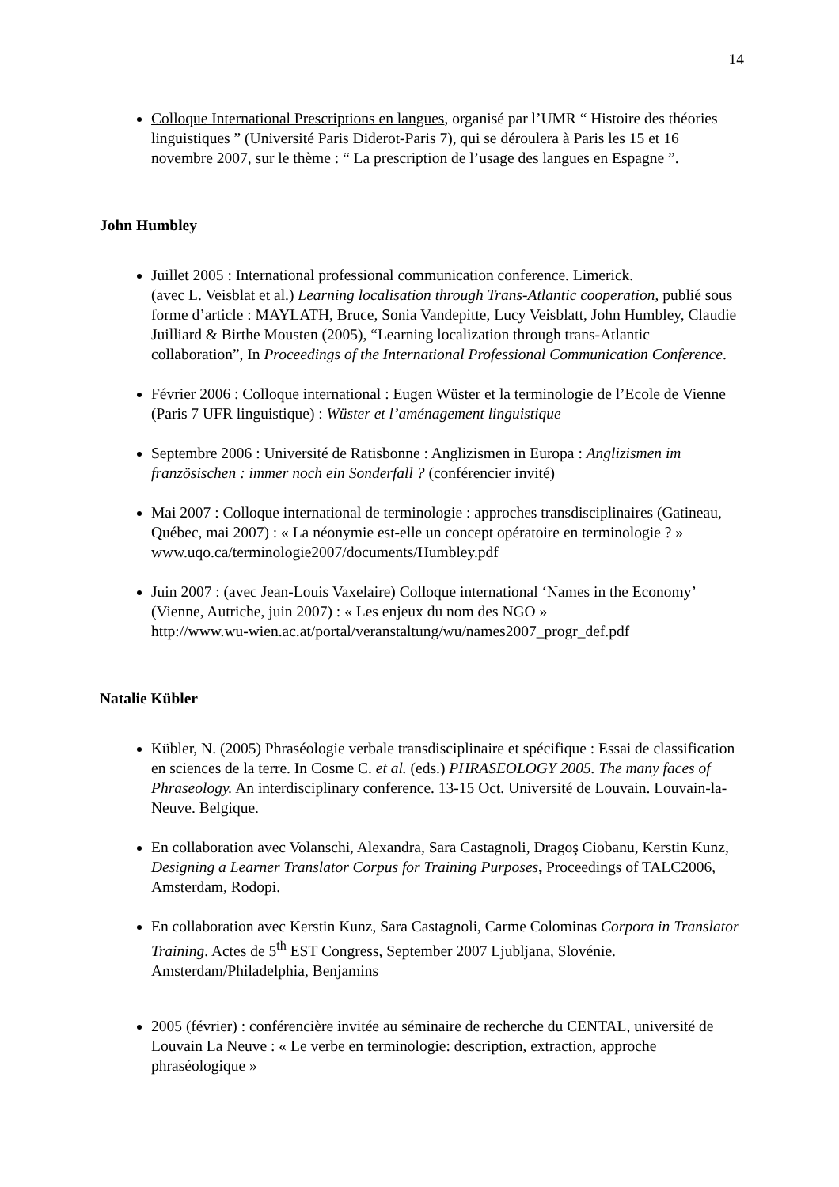14
Colloque International Prescriptions en langues, organisé par l’UMR “ Histoire des théories linguistiques ” (Université Paris Diderot-Paris 7), qui se déroulera à Paris les 15 et 16 novembre 2007, sur le thème : “ La prescription de l’usage des langues en Espagne ”.
John Humbley
Juillet 2005 : International professional communication conference. Limerick.
(avec L. Veisblat et al.) Learning localisation through Trans-Atlantic cooperation, publié sous forme d’article : MAYLATH, Bruce, Sonia Vandepitte, Lucy Veisblatt, John Humbley, Claudie Juilliard & Birthe Mousten (2005), “Learning localization through trans-Atlantic collaboration”, In Proceedings of the International Professional Communication Conference.
Février 2006 : Colloque international : Eugen Wüster et la terminologie de l’Ecole de Vienne (Paris 7 UFR linguistique) : Wüster et l’aménagement linguistique
Septembre 2006 : Université de Ratisbonne : Anglizismen in Europa : Anglizismen im französischen : immer noch ein Sonderfall ? (conférencier invité)
Mai 2007 : Colloque international de terminologie : approches transdisciplinaires (Gatineau, Québec, mai 2007) : « La néonymie est-elle un concept opératoire en terminologie ? »
www.uqo.ca/terminologie2007/documents/Humbley.pdf
Juin 2007 : (avec Jean-Louis Vaxelaire) Colloque international ‘Names in the Economy’ (Vienne, Autriche, juin 2007) : « Les enjeux du nom des NGO »
http://www.wu-wien.ac.at/portal/veranstaltung/wu/names2007_progr_def.pdf
Natalie Kübler
Kübler, N. (2005) Phraséologie verbale transdisciplinaire et spécifique : Essai de classification en sciences de la terre. In Cosme C. et al. (eds.) PHRASEOLOGY 2005. The many faces of Phraseology. An interdisciplinary conference. 13-15 Oct. Université de Louvain. Louvain-la-Neuve. Belgique.
En collaboration avec Volanschi, Alexandra, Sara Castagnoli, Dragoş Ciobanu, Kerstin Kunz, Designing a Learner Translator Corpus for Training Purposes, Proceedings of TALC2006, Amsterdam, Rodopi.
En collaboration avec Kerstin Kunz, Sara Castagnoli, Carme Colominas Corpora in Translator Training. Actes de 5<sup>th</sup> EST Congress, September 2007 Ljubljana, Slovénie. Amsterdam/Philadelphia, Benjamins
2005 (février) : conférencière invitée au séminaire de recherche du CENTAL, université de Louvain La Neuve : « Le verbe en terminologie: description, extraction, approche phraséologique »